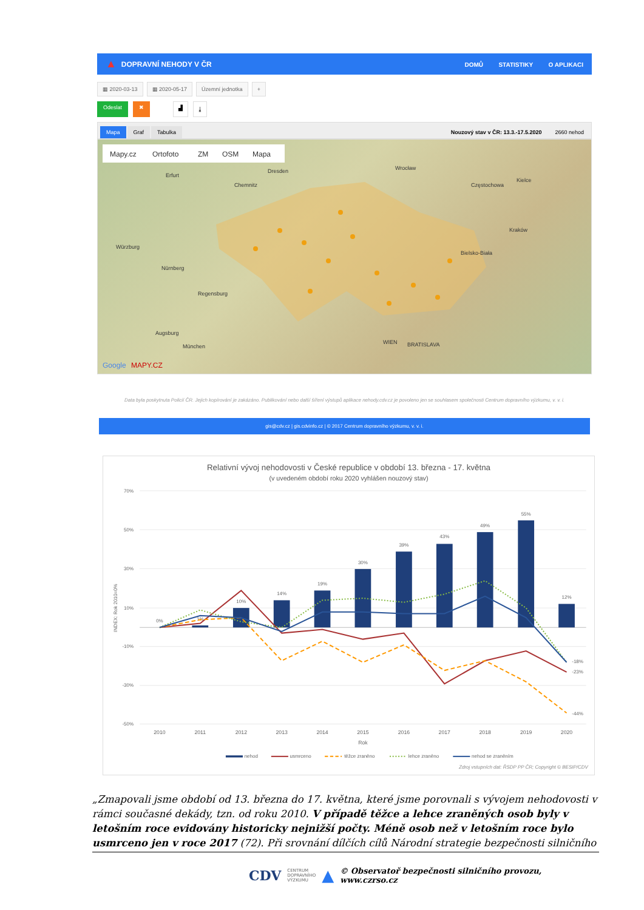▲ DOPRAVNÍ NEHODY V ČR
DOMŮ STATISTIKY O APLIKACI
▦ 2020-03-13 ▦ 2020-05-17 Územní jednotka +
Odeslat ✖ ▟ ⤓
Mapa Graf Tabulka Nouzový stav v ČR: 13.3.-17.5.2020 2660 nehod
Mapy.cz
Ortofoto
ZM
OSM
Mapa
Dresden
Wrocław
Erfurt
Chemnitz
Würzburg
Nürnberg
Regensburg
Augsburg
München
WIEN
BRATISLAVA
Częstochowa
Bielsko-Biała
Kielce
Kraków
Google
MAPY.CZ
Data byla poskytnuta Policií ČR. Jejich kopírování je zakázáno. Publikování nebo další šíření výstupů aplikace nehody.cdv.cz je povoleno jen se souhlasem společnosti Centrum dopravního výzkumu, v. v. i.
gis@cdv.cz | gis.cdvinfo.cz | © 2017 Centrum dopravního výzkumu, v. v. i.
Relativní vývoj nehodovosti v České republice v období 13. března - 17. května
(v uvedeném období roku 2020 vyhlášen nouzový stav)
70%
50%
30%
10%
-10%
-30%
-50%
INDEX: Rok 2010=0%
0%
1%
10%
14%
19%
30%
39%
43%
49%
55%
12%
-18%
-23%
-44%
2010
2011
2012
2013
2014
2015
2016
2017
2018
2019
2020
Rok
nehod
usmrceno
těžce zraněno
lehce zraněno
nehod se zraněním
Zdroj vstupních dat: ŘSDP PP ČR; Copyright © BESIP/CDV
„Zmapovali jsme období od 13. března do 17. května, které jsme porovnali s vývojem nehodovosti v rámci současné dekády, tzn. od roku 2010. V případě těžce a lehce zraněných osob byly v letošním roce evidovány historicky nejnižší počty. Méně osob než v letošním roce bylo usmrceno jen v roce 2017 (72). Při srovnání dílčích cílů Národní strategie bezpečnosti silničního
CDV CENTRUM
DOPRAVNÍHO
VÝZKUMU ▲ © Observatoř bezpečnosti silničního provozu, www.czrso.cz